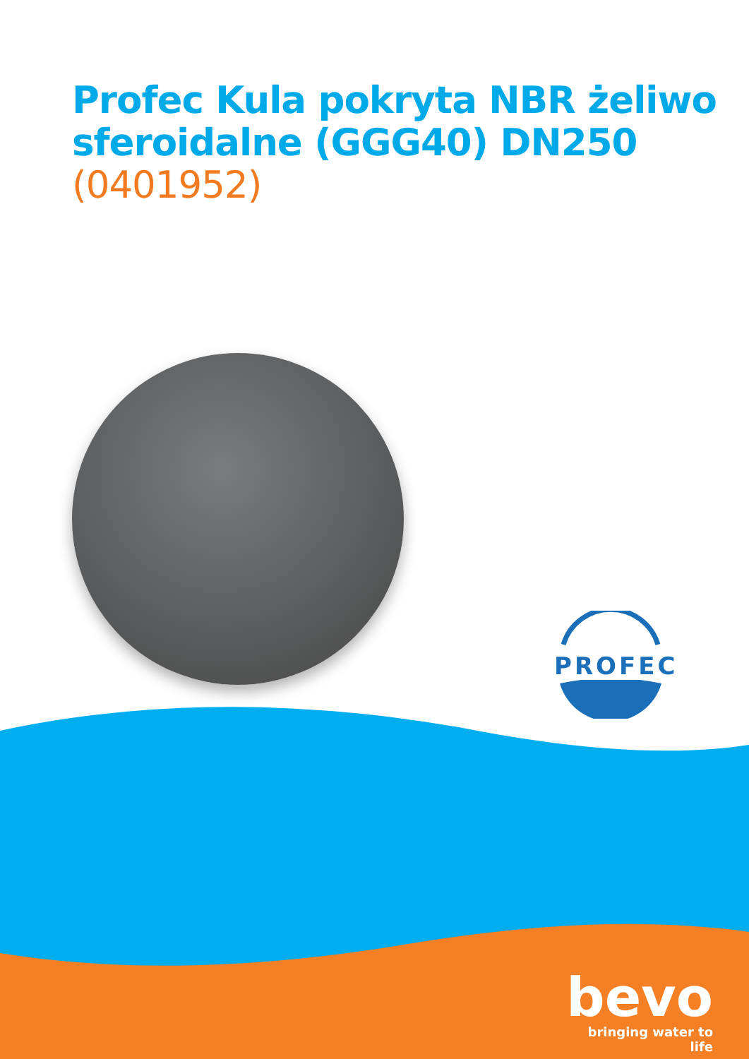Profec Kula pokryta NBR żeliwo sferoidalne (GGG40) DN250
(0401952)
PROFEC
bevo
bringing water to life